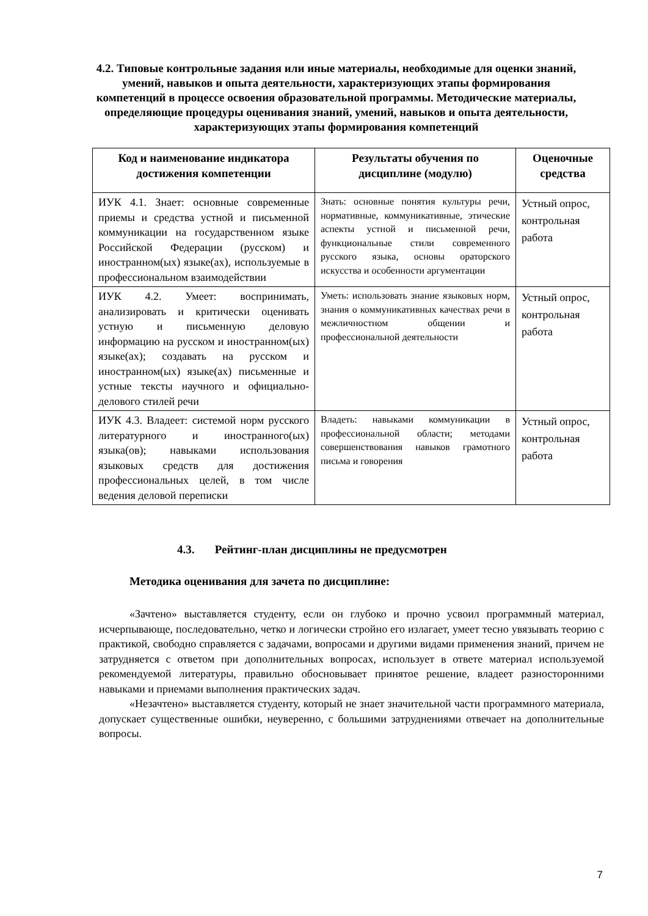4.2. Типовые контрольные задания или иные материалы, необходимые для оценки знаний, умений, навыков и опыта деятельности, характеризующих этапы формирования компетенций в процессе освоения образовательной программы. Методические материалы, определяющие процедуры оценивания знаний, умений, навыков и опыта деятельности, характеризующих этапы формирования компетенций
| Код и наименование индикатора достижения компетенции | Результаты обучения по дисциплине (модулю) | Оценочные средства |
| --- | --- | --- |
| ИУК 4.1. Знает: основные современные приемы и средства устной и письменной коммуникации на государственном языке Российской Федерации (русском) и иностранном(ых) языке(ах), используемые в профессиональном взаимодействии | Знать: основные понятия культуры речи, нормативные, коммуникативные, этические аспекты устной и письменной речи, функциональные стили современного русского языка, основы ораторского искусства и особенности аргументации | Устный опрос, контрольная работа |
| ИУК 4.2. Умеет: воспринимать, анализировать и критически оценивать устную и письменную деловую информацию на русском и иностранном(ых) языке(ах); создавать на русском и иностранном(ых) языке(ах) письменные и устные тексты научного и официально-делового стилей речи | Уметь: использовать знание языковых норм, знания о коммуникативных качествах речи в межличностном общении и профессиональной деятельности | Устный опрос, контрольная работа |
| ИУК 4.3. Владеет: системой норм русского литературного и иностранного(ых) языка(ов); навыками использования языковых средств для достижения профессиональных целей, в том числе ведения деловой переписки | Владеть: навыками коммуникации в профессиональной области; методами совершенствования навыков грамотного письма и говорения | Устный опрос, контрольная работа |
4.3. Рейтинг-план дисциплины не предусмотрен
Методика оценивания для зачета по дисциплине:
«Зачтено» выставляется студенту, если он глубоко и прочно усвоил программный материал, исчерпывающе, последовательно, четко и логически стройно его излагает, умеет тесно увязывать теорию с практикой, свободно справляется с задачами, вопросами и другими видами применения знаний, причем не затрудняется с ответом при дополнительных вопросах, использует в ответе материал используемой рекомендуемой литературы, правильно обосновывает принятое решение, владеет разносторонними навыками и приемами выполнения практических задач.
«Незачтено» выставляется студенту, который не знает значительной части программного материала, допускает существенные ошибки, неуверенно, с большими затруднениями отвечает на дополнительные вопросы.
7